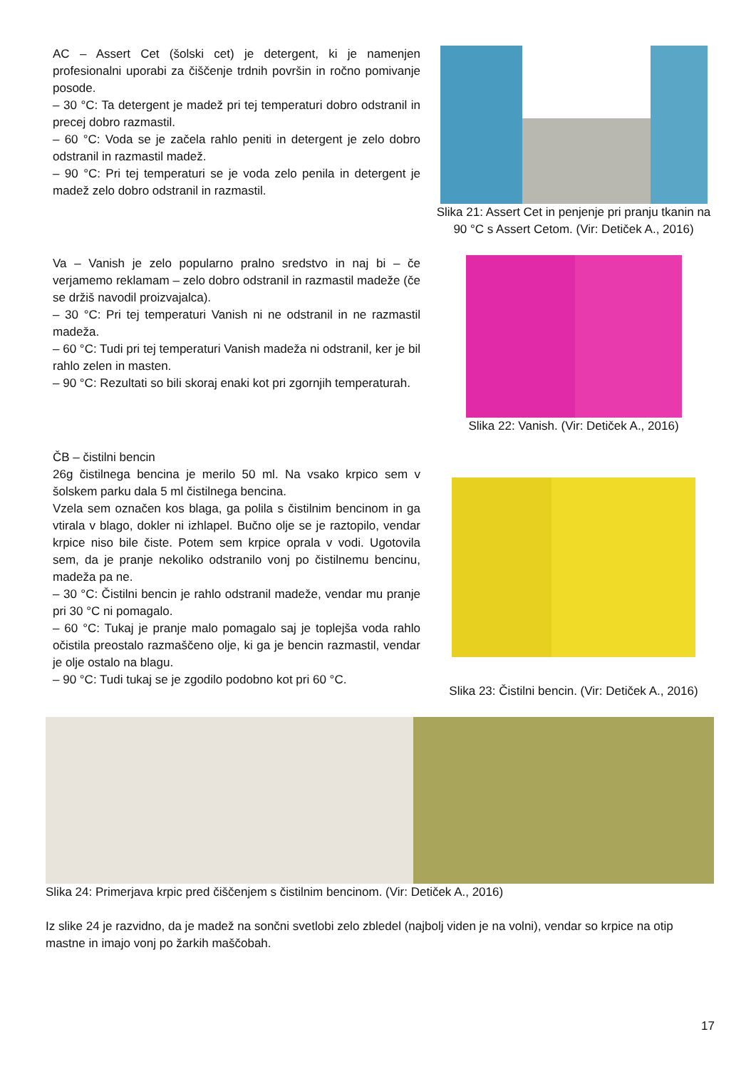AC – Assert Cet (šolski cet) je detergent, ki je namenjen profesionalni uporabi za čiščenje trdnih površin in ročno pomivanje posode.
– 30 °C: Ta detergent je madež pri tej temperaturi dobro odstranil in precej dobro razmastil.
– 60 °C: Voda se je začela rahlo peniti in detergent je zelo dobro odstranil in razmastil madež.
– 90 °C: Pri tej temperaturi se je voda zelo penila in detergent je madež zelo dobro odstranil in razmastil.
Slika 21: Assert Cet in penjenje pri pranju tkanin na 90 °C s Assert Cetom. (Vir: Detiček A., 2016)
Va – Vanish je zelo popularno pralno sredstvo in naj bi – če verjamemo reklamam – zelo dobro odstranil in razmastil madeže (če se držiš navodil proizvajalca).
– 30 °C: Pri tej temperaturi Vanish ni ne odstranil in ne razmastil madeža.
– 60 °C: Tudi pri tej temperaturi Vanish madeža ni odstranil, ker je bil rahlo zelen in masten.
– 90 °C: Rezultati so bili skoraj enaki kot pri zgornjih temperaturah.
Slika 22: Vanish. (Vir: Detiček A., 2016)
ČB – čistilni bencin
26g čistilnega bencina je merilo 50 ml. Na vsako krpico sem v šolskem parku dala 5 ml čistilnega bencina.
Vzela sem označen kos blaga, ga polila s čistilnim bencinom in ga vtirala v blago, dokler ni izhlapel. Bučno olje se je raztopilo, vendar krpice niso bile čiste. Potem sem krpice oprala v vodi. Ugotovila sem, da je pranje nekoliko odstranilo vonj po čistilnemu bencinu, madeža pa ne.
– 30 °C: Čistilni bencin je rahlo odstranil madeže, vendar mu pranje pri 30 °C ni pomagalo.
– 60 °C: Tukaj je pranje malo pomagalo saj je toplejša voda rahlo očistila preostalo razmaščeno olje, ki ga je bencin razmastil, vendar je olje ostalo na blagu.
– 90 °C: Tudi tukaj se je zgodilo podobno kot pri 60 °C.
Slika 23: Čistilni bencin. (Vir: Detiček A., 2016)
Slika 24: Primerjava krpic pred čiščenjem s čistilnim bencinom. (Vir: Detiček A., 2016)
Iz slike 24 je razvidno, da je madež na sončni svetlobi zelo zbledel (najbolj viden je na volni), vendar so krpice na otip mastne in imajo vonj po žarkih maščobah.
17